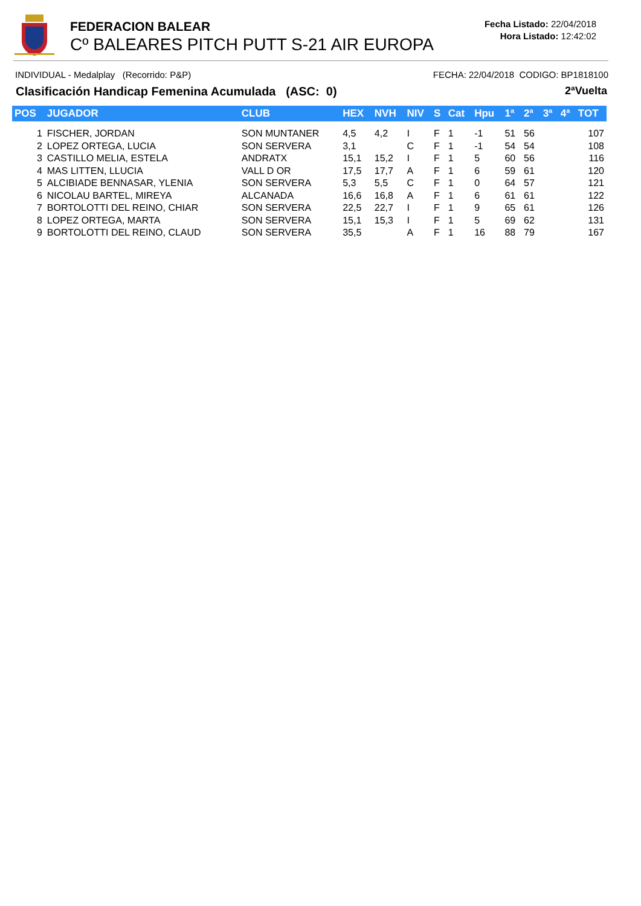FEDERACION BALEAR
Cº BALEARES PITCH PUTT S-21 AIR EUROPA
Fecha Listado: 22/04/2018
Hora Listado: 12:42:02
INDIVIDUAL - Medalplay (Recorrido: P&P) FECHA: 22/04/2018 CODIGO: BP1818100
Clasificación Handicap Femenina Acumulada (ASC: 0) 2ªVuelta
| POS | JUGADOR | CLUB | HEX | NVH | NIV | S | Cat | Hpu | 1ª | 2ª | 3ª | 4ª | TOT |
| --- | --- | --- | --- | --- | --- | --- | --- | --- | --- | --- | --- | --- | --- |
| 1 | FISCHER, JORDAN | SON MUNTANER | 4,5 | 4,2 | I | F | 1 | -1 | 51 | 56 | | | 107 |
| 2 | LOPEZ ORTEGA, LUCIA | SON SERVERA | 3,1 | | C | F | 1 | -1 | 54 | 54 | | | 108 |
| 3 | CASTILLO MELIA, ESTELA | ANDRATX | 15,1 | 15,2 | I | F | 1 | 5 | 60 | 56 | | | 116 |
| 4 | MAS LITTEN, LLUCIA | VALL D OR | 17,5 | 17,7 | A | F | 1 | 6 | 59 | 61 | | | 120 |
| 5 | ALCIBIADE BENNASAR, YLENIA | SON SERVERA | 5,3 | 5,5 | C | F | 1 | 0 | 64 | 57 | | | 121 |
| 6 | NICOLAU BARTEL, MIREYA | ALCANADA | 16,6 | 16,8 | A | F | 1 | 6 | 61 | 61 | | | 122 |
| 7 | BORTOLOTTI DEL REINO, CHIAR | SON SERVERA | 22,5 | 22,7 | I | F | 1 | 9 | 65 | 61 | | | 126 |
| 8 | LOPEZ ORTEGA, MARTA | SON SERVERA | 15,1 | 15,3 | I | F | 1 | 5 | 69 | 62 | | | 131 |
| 9 | BORTOLOTTI DEL REINO, CLAUD | SON SERVERA | 35,5 | | A | F | 1 | 16 | 88 | 79 | | | 167 |